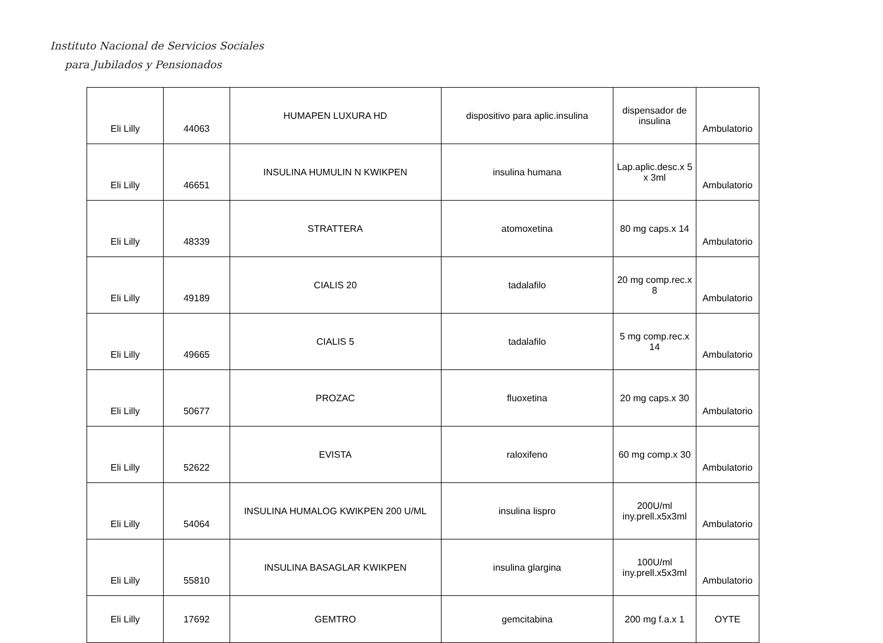Instituto Nacional de Servicios Sociales
para Jubilados y Pensionados
| Eli Lilly | 44063 | HUMAPEN LUXURA HD | dispositivo para aplic.insulina | dispensador de insulina | Ambulatorio |
| Eli Lilly | 46651 | INSULINA HUMULIN N KWIKPEN | insulina humana | Lap.aplic.desc.x 5 x 3ml | Ambulatorio |
| Eli Lilly | 48339 | STRATTERA | atomoxetina | 80 mg caps.x 14 | Ambulatorio |
| Eli Lilly | 49189 | CIALIS 20 | tadalafilo | 20 mg comp.rec.x 8 | Ambulatorio |
| Eli Lilly | 49665 | CIALIS 5 | tadalafilo | 5 mg comp.rec.x 14 | Ambulatorio |
| Eli Lilly | 50677 | PROZAC | fluoxetina | 20 mg caps.x 30 | Ambulatorio |
| Eli Lilly | 52622 | EVISTA | raloxifeno | 60 mg comp.x 30 | Ambulatorio |
| Eli Lilly | 54064 | INSULINA HUMALOG KWIKPEN 200 U/ML | insulina lispro | 200U/ml iny.prell.x5x3ml | Ambulatorio |
| Eli Lilly | 55810 | INSULINA BASAGLAR KWIKPEN | insulina glargina | 100U/ml iny.prell.x5x3ml | Ambulatorio |
| Eli Lilly | 17692 | GEMTRO | gemcitabina | 200 mg f.a.x 1 | OYTE |